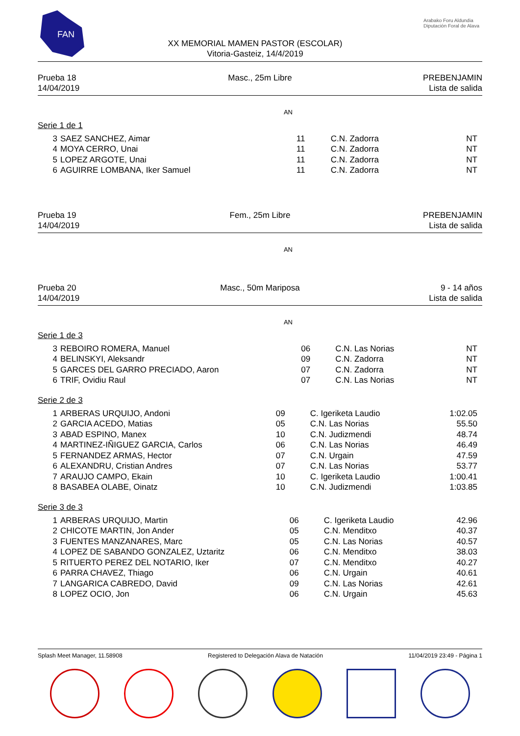FAN
XX MEMORIAL MAMEN PASTOR (ESCOLAR)
Vitoria-Gasteiz, 14/4/2019
Arabako Foru Aldundia
Diputación Foral de Alava
Prueba 18
14/04/2019
Masc., 25m Libre
PREBENJAMIN
Lista de salida
AN
Serie 1 de 1
| 3 | SAEZ SANCHEZ, Aimar | 11 | C.N. Zadorra | NT |
| 4 | MOYA CERRO, Unai | 11 | C.N. Zadorra | NT |
| 5 | LOPEZ ARGOTE, Unai | 11 | C.N. Zadorra | NT |
| 6 | AGUIRRE LOMBANA, Iker Samuel | 11 | C.N. Zadorra | NT |
Prueba 19
14/04/2019
Fem., 25m Libre
PREBENJAMIN
Lista de salida
AN
Prueba 20
14/04/2019
Masc., 50m Mariposa
9 - 14 años
Lista de salida
AN
Serie 1 de 3
| 3 | REBOIRO ROMERA, Manuel | 06 | C.N. Las Norias | NT |
| 4 | BELINSKYI, Aleksandr | 09 | C.N. Zadorra | NT |
| 5 | GARCES DEL GARRO PRECIADO, Aaron | 07 | C.N. Zadorra | NT |
| 6 | TRIF, Ovidiu Raul | 07 | C.N. Las Norias | NT |
Serie 2 de 3
| 1 | ARBERAS URQUIJO, Andoni | 09 | C. Igeriketa Laudio | 1:02.05 |
| 2 | GARCIA ACEDO, Matias | 05 | C.N. Las Norias | 55.50 |
| 3 | ABAD ESPINO, Manex | 10 | C.N. Judizmendi | 48.74 |
| 4 | MARTINEZ-IÑIGUEZ GARCIA, Carlos | 06 | C.N. Las Norias | 46.49 |
| 5 | FERNANDEZ ARMAS, Hector | 07 | C.N. Urgain | 47.59 |
| 6 | ALEXANDRU, Cristian Andres | 07 | C.N. Las Norias | 53.77 |
| 7 | ARAUJO CAMPO, Ekain | 10 | C. Igeriketa Laudio | 1:00.41 |
| 8 | BASABEA OLABE, Oinatz | 10 | C.N. Judizmendi | 1:03.85 |
Serie 3 de 3
| 1 | ARBERAS URQUIJO, Martin | 06 | C. Igeriketa Laudio | 42.96 |
| 2 | CHICOTE MARTIN, Jon Ander | 05 | C.N. Menditxo | 40.37 |
| 3 | FUENTES MANZANARES, Marc | 05 | C.N. Las Norias | 40.57 |
| 4 | LOPEZ DE SABANDO GONZALEZ, Uztaritz | 06 | C.N. Menditxo | 38.03 |
| 5 | RITUERTO PEREZ DEL NOTARIO, Iker | 07 | C.N. Menditxo | 40.27 |
| 6 | PARRA CHAVEZ, Thiago | 06 | C.N. Urgain | 40.61 |
| 7 | LANGARICA CABREDO, David | 09 | C.N. Las Norias | 42.61 |
| 8 | LOPEZ OCIO, Jon | 06 | C.N. Urgain | 45.63 |
Splash Meet Manager, 11.58908 Registered to Delegación Alava de Natación 11/04/2019 23:49 - Página 1